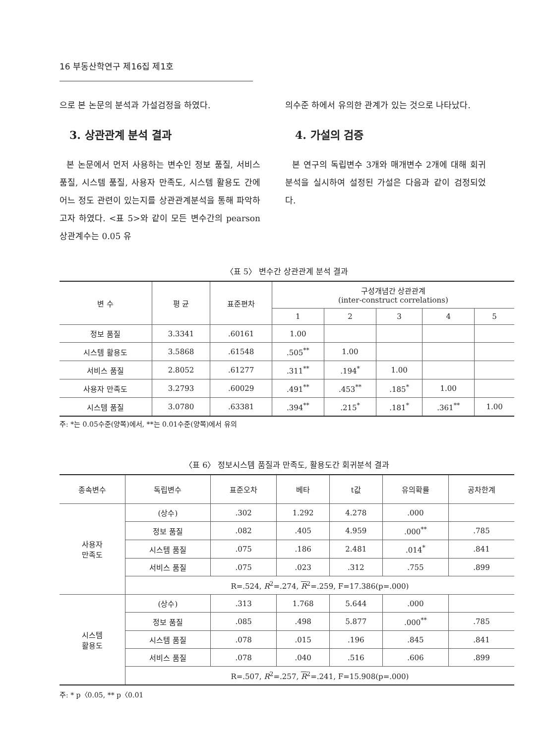16 부동산학연구 제16집 제1호
으로 본 논문의 분석과 가설검정을 하였다.
3. 상관관계 분석 결과
본 논문에서 먼저 사용하는 변수인 정보 품질, 서비스 품질, 시스템 품질, 사용자 만족도, 시스템 활용도 간에 어느 정도 관련이 있는지를 상관관계분석을 통해 파악하고자 하였다. <표 5>와 같이 모든 변수간의 pearson 상관계수는 0.05 유
의수준 하에서 유의한 관계가 있는 것으로 나타났다.
4. 가설의 검증
본 연구의 독립변수 3개와 매개변수 2개에 대해 회귀분석을 실시하여 설정된 가설은 다음과 같이 검정되었다.
〈표 5〉 변수간 상관관계 분석 결과
| 변 수 | 평 균 | 표준편차 | 구성개념간 상관관계 (inter-construct correlations) | | | | |
| --- | --- | --- | --- | --- | --- | --- | --- |
| | | | 1 | 2 | 3 | 4 | 5 |
| 정보 품질 | 3.3341 | .60161 | 1.00 | | | | |
| 시스템 활용도 | 3.5868 | .61548 | .505<sup>**</sup> | 1.00 | | | |
| 서비스 품질 | 2.8052 | .61277 | .311<sup>**</sup> | .194<sup>*</sup> | 1.00 | | |
| 사용자 만족도 | 3.2793 | .60029 | .491<sup>**</sup> | .453<sup>**</sup> | .185<sup>*</sup> | 1.00 | |
| 시스템 품질 | 3.0780 | .63381 | .394<sup>**</sup> | .215<sup>*</sup> | .181<sup>*</sup> | .361<sup>**</sup> | 1.00 |
주: *는 0.05수준(양쪽)에서, **는 0.01수준(양쪽)에서 유의
〈표 6〉 정보시스템 품질과 만족도, 활용도간 회귀분석 결과
| 종속변수 | 독립변수 | 표준오차 | 베타 | t값 | 유의확률 | 공차한계 |
| --- | --- | --- | --- | --- | --- | --- |
| 사용자 만족도 | (상수) | .302 | 1.292 | 4.278 | .000 | |
| | 정보 품질 | .082 | .405 | 4.959 | .000<sup>**</sup> | .785 |
| | 시스템 품질 | .075 | .186 | 2.481 | .014<sup>*</sup> | .841 |
| | 서비스 품질 | .075 | .023 | .312 | .755 | .899 |
| | R=.524, R<sup>2</sup>=.274, R<sup>2</sup>=.259, F=17.386(p=.000) | | | | | |
| 시스템 활용도 | (상수) | .313 | 1.768 | 5.644 | .000 | |
| | 정보 품질 | .085 | .498 | 5.877 | .000<sup>**</sup> | .785 |
| | 시스템 품질 | .078 | .015 | .196 | .845 | .841 |
| | 서비스 품질 | .078 | .040 | .516 | .606 | .899 |
| | R=.507, R<sup>2</sup>=.257, R<sup>2</sup>=.241, F=15.908(p=.000) | | | | | |
주: * p〈0.05, ** p〈0.01